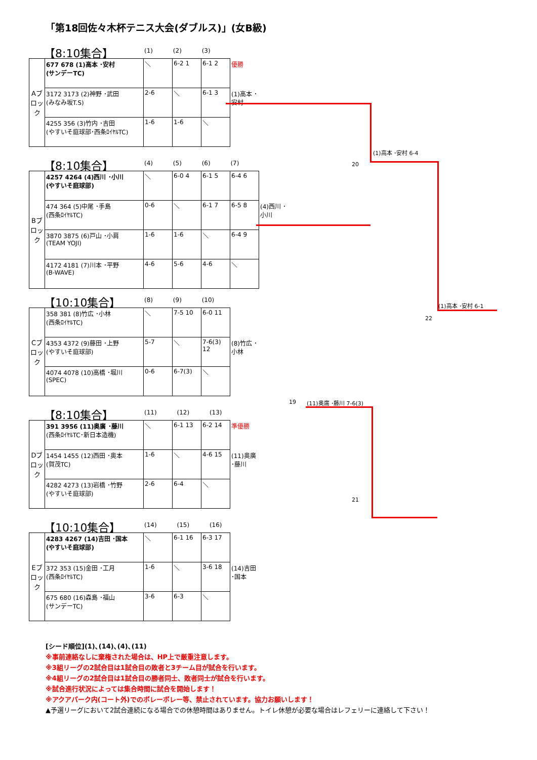「第18回佐々木杯テニス大会(ダブルス)」(女B級)
【8:10集合】
(1) (2) (3)
| Aブロック | 677 678 (1)高本 ･安村 (サンデーTC) | ＼ | 6-2 1 | 6-1 2 | 優勝 |
| | 3172 3173 (2)神野 ･武田 (みなみ坂T.S) | 2-6 | ＼ | 6-1 3 | (1)高本 ･安村 |
| | 4255 356 (3)竹内 ･吉田 (やすいそ庭球部･西条ﾛｲﾔﾙTC) | 1-6 | 1-6 | ＼ | |
【8:10集合】
(4) (5) (6) (7)
| Bブロック | 4257 4264 (4)西川 ･小川 (やすいそ庭球部) | ＼ | 6-0 4 | 6-1 5 | 6-4 6 | |
| | 474 364 (5)中尾 ･手島 (西条ﾛｲﾔﾙTC) | 0-6 | ＼ | 6-1 7 | 6-5 8 | (4)西川 ･小川 |
| | 3870 3875 (6)戸山 ･小肩 (TEAM YOJI) | 1-6 | 1-6 | ＼ | 6-4 9 | |
| | 4172 4181 (7)川本 ･平野 (B-WAVE) | 4-6 | 5-6 | 4-6 | ＼ | |
【10:10集合】
(8) (9) (10)
| Cブロック | 358 381 (8)竹広 ･小林 (西条ﾛｲﾔﾙTC) | ＼ | 7-5 10 | 6-0 11 | |
| | 4353 4372 (9)藤田 ･上野 (やすいそ庭球部) | 5-7 | ＼ | 7-6(3) 12 | (8)竹広 ･小林 |
| | 4074 4078 (10)高橋 ･堀川 (SPEC) | 0-6 | 6-7(3) | ＼ | |
【8:10集合】
(11) (12) (13)
| Dブロック | 391 3956 (11)奥廣 ･藤川 (西条ﾛｲﾔﾙTC･新日本造機) | ＼ | 6-1 13 | 6-2 14 | 準優勝 |
| | 1454 1455 (12)西田 ･奥本 (賀茂TC) | 1-6 | ＼ | 4-6 15 | (11)奥廣 ･藤川 |
| | 4282 4273 (13)岩橋 ･竹野 (やすいそ庭球部) | 2-6 | 6-4 | ＼ | |
【10:10集合】
(14) (15) (16)
| Eブロック | 4283 4267 (14)吉田 ･国本 (やすいそ庭球部) | ＼ | 6-1 16 | 6-3 17 | |
| | 372 353 (15)金田 ･工月 (西条ﾛｲﾔﾙTC) | 1-6 | ＼ | 3-6 18 | (14)吉田 ･国本 |
| | 675 680 (16)森島 ･福山 (サンデーTC) | 3-6 | 6-3 | ＼ | |
[シード順位](1)､(14)､(4)､(11)
※事前連絡なしに棄権された場合は、HP上で厳重注意します。
※3組リーグの2試合目は1試合目の敗者と3チーム目が試合を行います。
※4組リーグの2試合目は1試合目の勝者同士、敗者同士が試合を行います。
※試合進行状況によっては集合時間に試合を開始します！
※アクアパーク内(コート外)でのボレーボレー等、禁止されています。協力お願いします！
▲予選リーグにおいて2試合連続になる場合での休憩時間はありません。トイレ休憩が必要な場合はレフェリーに連絡して下さい！
(1)高本 ･安村 6-4
20
(1)高本 ･安村 6-1
22
19 (11)奥廣 ･藤川 7-6(3)
21